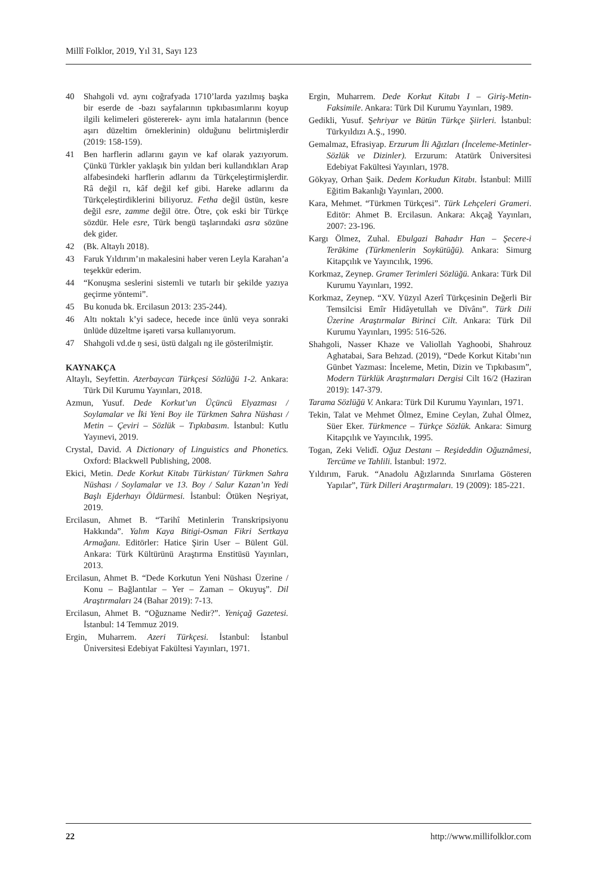Millî Folklor, 2019, Yıl 31, Sayı 123
40 Shahgoli vd. aynı coğrafyada 1710’larda yazılmış başka bir eserde de -bazı sayfalarının tıpkıbasımlarını koyup ilgili kelimeleri göstererek- aynı imla hatalarının (bence aşırı düzeltim örneklerinin) olduğunu belirtmişlerdir (2019: 158-159).
41 Ben harflerin adlarını gayın ve kaf olarak yazıyorum. Çünkü Türkler yaklaşık bin yıldan beri kullandıkları Arap alfabesindeki harflerin adlarını da Türkçeleştirmişlerdir. Râ değil rı, kâf değil kef gibi. Hareke adlarını da Türkçeleştirdiklerini biliyoruz. Fetha değil üstün, kesre değil esre, zamme değil ötre. Ötre, çok eski bir Türkçe sözdür. Hele esre, Türk bengü taşlarındaki asra sözüne dek gider.
42 (Bk. Altaylı 2018).
43 Faruk Yıldırım’ın makalesini haber veren Leyla Karahan’a teşekkür ederim.
44 “Konuşma seslerini sistemli ve tutarlı bir şekilde yazıya geçirme yöntemi”.
45 Bu konuda bk. Ercilasun 2013: 235-244).
46 Altı noktalı k’yi sadece, hecede ince ünlü veya sonraki ünlüde düzeltme işareti varsa kullanıyorum.
47 Shahgoli vd.de ŋ sesi, üstü dalgalı ng ile gösterilmiştir.
KAYNAKÇA
Altaylı, Seyfettin. Azerbaycan Türkçesi Sözlüğü 1-2. Ankara: Türk Dil Kurumu Yayınları, 2018.
Azmun, Yusuf. Dede Korkut’un Üçüncü Elyazması / Soylamalar ve İki Yeni Boy ile Türkmen Sahra Nüshası / Metin – Çeviri – Sözlük – Tıpkıbasım. İstanbul: Kutlu Yayınevi, 2019.
Crystal, David. A Dictionary of Linguistics and Phonetics. Oxford: Blackwell Publishing, 2008.
Ekici, Metin. Dede Korkut Kitabı Türkistan/ Türkmen Sahra Nüshası / Soylamalar ve 13. Boy / Salur Kazan’ın Yedi Başlı Ejderhayı Öldürmesi. İstanbul: Ötüken Neşriyat, 2019.
Ercilasun, Ahmet B. “Tarihî Metinlerin Transkripsiyonu Hakkında”. Yalım Kaya Bitigi-Osman Fikri Sertkaya Armağanı. Editörler: Hatice Şirin User – Bülent Gül. Ankara: Türk Kültürünü Araştırma Enstitüsü Yayınları, 2013.
Ercilasun, Ahmet B. “Dede Korkutun Yeni Nüshası Üzerine / Konu – Bağlantılar – Yer – Zaman – Okuyuş”. Dil Araştırmaları 24 (Bahar 2019): 7-13.
Ercilasun, Ahmet B. “Oğuzname Nedir?”. Yeniçağ Gazetesi. İstanbul: 14 Temmuz 2019.
Ergin, Muharrem. Azeri Türkçesi. İstanbul: İstanbul Üniversitesi Edebiyat Fakültesi Yayınları, 1971.
Ergin, Muharrem. Dede Korkut Kitabı I – Giriş-Metin-Faksimile. Ankara: Türk Dil Kurumu Yayınları, 1989.
Gedikli, Yusuf. Şehriyar ve Bütün Türkçe Şiirleri. İstanbul: Türkyıldızı A.Ş., 1990.
Gemalmaz, Efrasiyap. Erzurum İli Ağızları (İnceleme-Metinler-Sözlük ve Dizinler). Erzurum: Atatürk Üniversitesi Edebiyat Fakültesi Yayınları, 1978.
Gökyay, Orhan Şaik. Dedem Korkudun Kitabı. İstanbul: Millî Eğitim Bakanlığı Yayınları, 2000.
Kara, Mehmet. “Türkmen Türkçesi”. Türk Lehçeleri Grameri. Editör: Ahmet B. Ercilasun. Ankara: Akçağ Yayınları, 2007: 23-196.
Kargı Ölmez, Zuhal. Ebulgazi Bahadır Han – Şecere-i Terākime (Türkmenlerin Soykütüğü). Ankara: Simurg Kitapçılık ve Yayıncılık, 1996.
Korkmaz, Zeynep. Gramer Terimleri Sözlüğü. Ankara: Türk Dil Kurumu Yayınları, 1992.
Korkmaz, Zeynep. “XV. Yüzyıl Azerî Türkçesinin Değerli Bir Temsilcisi Emîr Hidâyetullah ve Dîvânı”. Türk Dili Üzerine Araştırmalar Birinci Cilt. Ankara: Türk Dil Kurumu Yayınları, 1995: 516-526.
Shahgoli, Nasser Khaze ve Valiollah Yaghoobi, Shahrouz Aghatabai, Sara Behzad. (2019), “Dede Korkut Kitabı’nın Günbet Yazması: İnceleme, Metin, Dizin ve Tıpkıbasım”, Modern Türklük Araştırmaları Dergisi Cilt 16/2 (Haziran 2019): 147-379.
Tarama Sözlüğü V. Ankara: Türk Dil Kurumu Yayınları, 1971.
Tekin, Talat ve Mehmet Ölmez, Emine Ceylan, Zuhal Ölmez, Süer Eker. Türkmence – Türkçe Sözlük. Ankara: Simurg Kitapçılık ve Yayıncılık, 1995.
Togan, Zeki Velidî. Oğuz Destanı – Reşideddin Oğuznâmesi, Tercüme ve Tahlili. İstanbul: 1972.
Yıldırım, Faruk. “Anadolu Ağızlarında Sınırlama Gösteren Yapılar”, Türk Dilleri Araştırmaları. 19 (2009): 185-221.
22 http://www.millifolklor.com